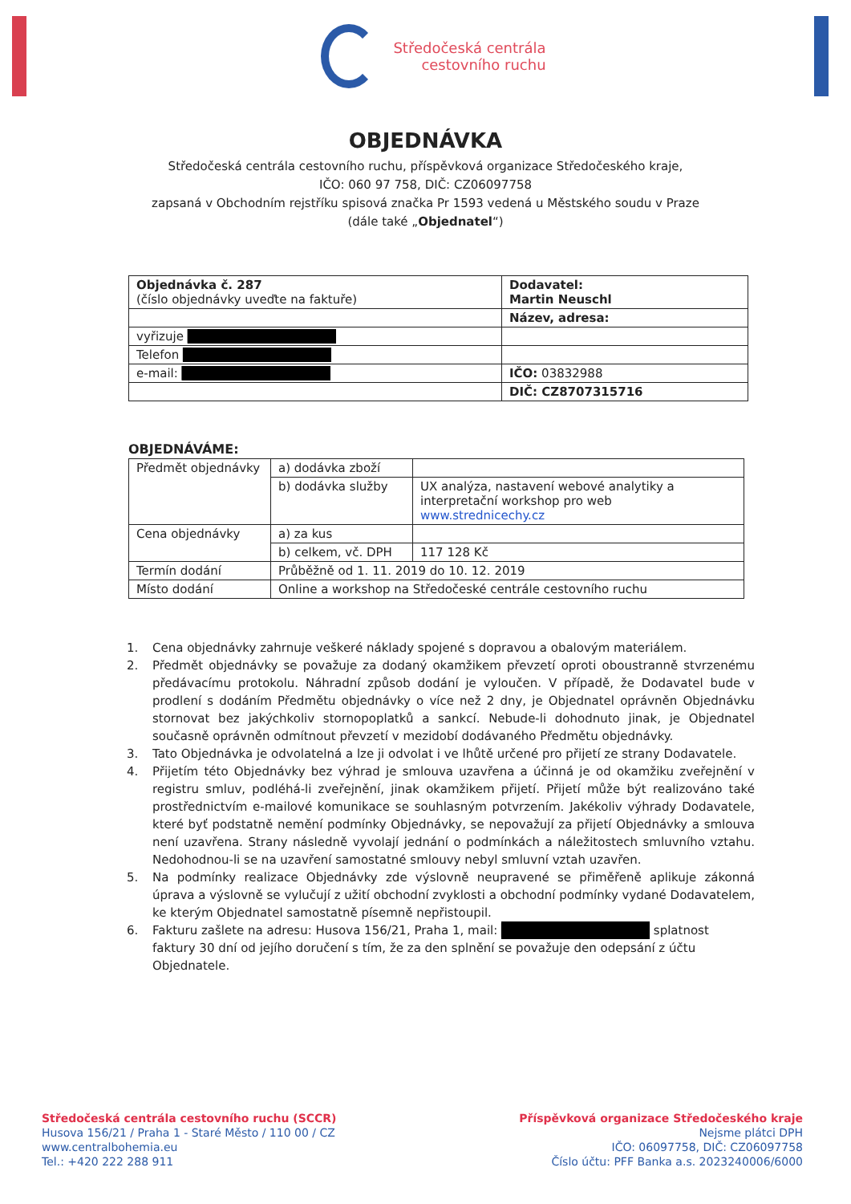Středočeská centrála
cestovního ruchu
OBJEDNÁVKA
Středočeská centrála cestovního ruchu, příspěvková organizace Středočeského kraje,
IČO: 060 97 758, DIČ: CZ06097758
zapsaná v Obchodním rejstříku spisová značka Pr 1593 vedená u Městského soudu v Praze
(dále také „Objednatel“)
| Objednávka č. 287 (číslo objednávky uveďte na faktuře) | Dodavatel: Martin Neuschl |
| | Název, adresa: |
| vyřizuje █ | |
| Telefon █ | |
| e-mail: █ | IČO: 03832988 |
| | DIČ: CZ8707315716 |
OBJEDNÁVÁME:
| Předmět objednávky | a) dodávka zboží | |
| | b) dodávka služby | UX analýza, nastavení webové analytiky a interpretační workshop pro web www.strednicechy.cz |
| Cena objednávky | a) za kus | |
| | b) celkem, vč. DPH | 117 128 Kč |
| Termín dodání | Průběžně od 1. 11. 2019 do 10. 12. 2019 | |
| Místo dodání | Online a workshop na Středočeské centrále cestovního ruchu | |
1. Cena objednávky zahrnuje veškeré náklady spojené s dopravou a obalovým materiálem.
2. Předmět objednávky se považuje za dodaný okamžikem převzetí oproti oboustranně stvrzenému předávacímu protokolu. Náhradní způsob dodání je vyloučen. V případě, že Dodavatel bude v prodlení s dodáním Předmětu objednávky o více než 2 dny, je Objednatel oprávněn Objednávku stornovat bez jakýchkoliv stornopoplatků a sankcí. Nebude-li dohodnuto jinak, je Objednatel současně oprávněn odmítnout převzetí v mezidobí dodávaného Předmětu objednávky.
3. Tato Objednávka je odvolatelná a lze ji odvolat i ve lhůtě určené pro přijetí ze strany Dodavatele.
4. Přijetím této Objednávky bez výhrad je smlouva uzavřena a účinná je od okamžiku zveřejnění v registru smluv, podléhá-li zveřejnění, jinak okamžikem přijetí. Přijetí může být realizováno také prostřednictvím e-mailové komunikace se souhlasným potvrzením. Jakékoliv výhrady Dodavatele, které byť podstatně nemění podmínky Objednávky, se nepovažují za přijetí Objednávky a smlouva není uzavřena. Strany následně vyvolají jednání o podmínkách a náležitostech smluvního vztahu. Nedohodnou-li se na uzavření samostatné smlouvy nebyl smluvní vztah uzavřen.
5. Na podmínky realizace Objednávky zde výslovně neupravené se přiměřeně aplikuje zákonná úprava a výslovně se vylučují z užití obchodní zvyklosti a obchodní podmínky vydané Dodavatelem, ke kterým Objednatel samostatně písemně nepřistoupil.
6. Fakturu zašlete na adresu: Husova 156/21, Praha 1, mail: █ splatnost faktury 30 dní od jejího doručení s tím, že za den splnění se považuje den odepsání z účtu Objednatele.
Středočeská centrála cestovního ruchu (SCCR)
Husova 156/21 / Praha 1 - Staré Město / 110 00 / CZ
www.centralbohemia.eu
Tel.: +420 222 288 911
Příspěvková organizace Středočeského kraje
Nejsme plátci DPH
IČO: 06097758, DIČ: CZ06097758
Číslo účtu: PFF Banka a.s. 2023240006/6000